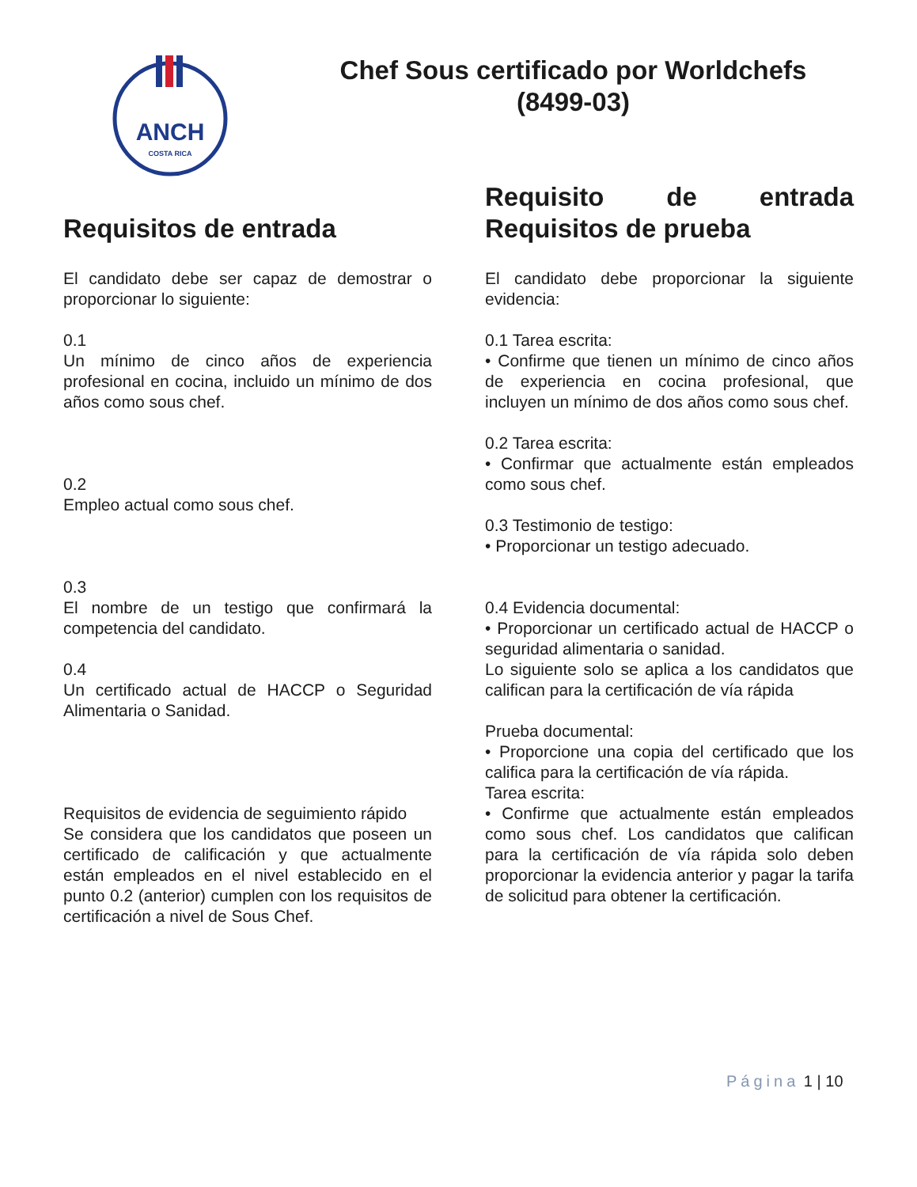ANCH
COSTA RICA
Chef Sous certificado por Worldchefs
(8499-03)
Requisitos de entrada
El candidato debe ser capaz de demostrar o proporcionar lo siguiente:
0.1
Un mínimo de cinco años de experiencia profesional en cocina, incluido un mínimo de dos años como sous chef.
0.2
Empleo actual como sous chef.
0.3
El nombre de un testigo que confirmará la competencia del candidato.
0.4
Un certificado actual de HACCP o Seguridad Alimentaria o Sanidad.
Requisitos de evidencia de seguimiento rápido
Se considera que los candidatos que poseen un certificado de calificación y que actualmente están empleados en el nivel establecido en el punto 0.2 (anterior) cumplen con los requisitos de certificación a nivel de Sous Chef.
Requisito de entrada Requisitos de prueba
El candidato debe proporcionar la siguiente evidencia:
0.1 Tarea escrita:
• Confirme que tienen un mínimo de cinco años de experiencia en cocina profesional, que incluyen un mínimo de dos años como sous chef.
0.2 Tarea escrita:
• Confirmar que actualmente están empleados como sous chef.
0.3 Testimonio de testigo:
• Proporcionar un testigo adecuado.
0.4 Evidencia documental:
• Proporcionar un certificado actual de HACCP o seguridad alimentaria o sanidad.
Lo siguiente solo se aplica a los candidatos que califican para la certificación de vía rápida
Prueba documental:
• Proporcione una copia del certificado que los califica para la certificación de vía rápida.
Tarea escrita:
• Confirme que actualmente están empleados como sous chef. Los candidatos que califican para la certificación de vía rápida solo deben proporcionar la evidencia anterior y pagar la tarifa de solicitud para obtener la certificación.
Página 1 | 10